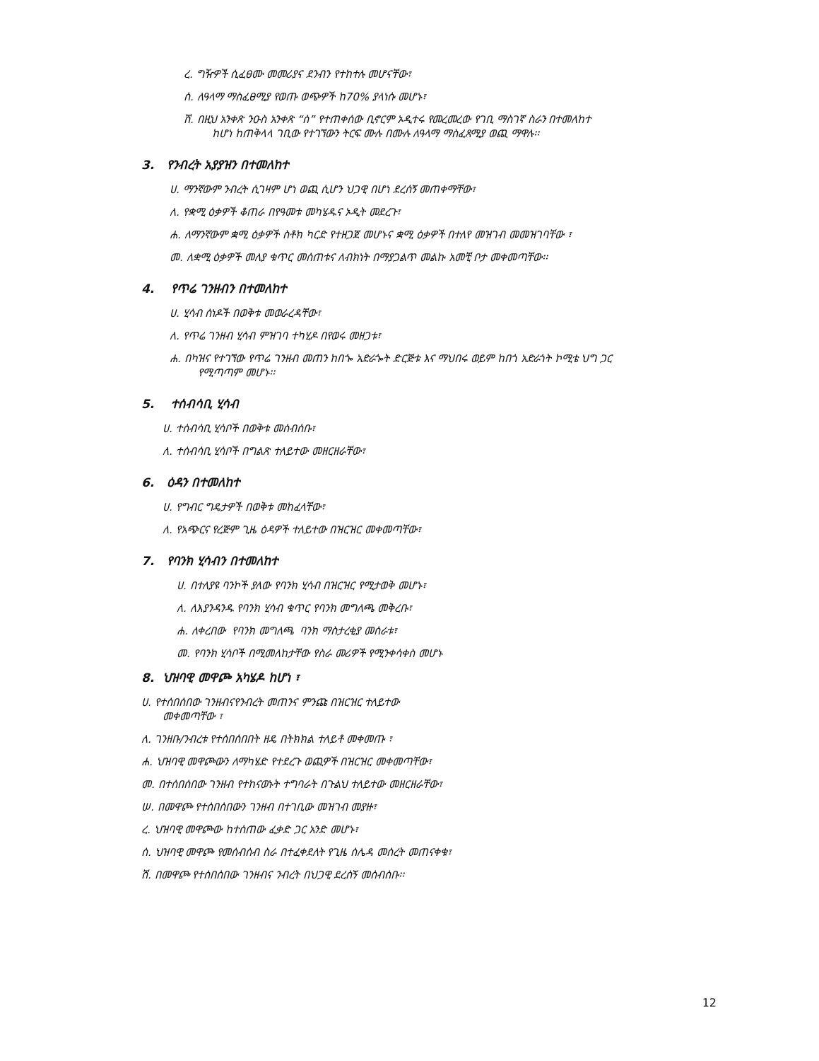ረ. ግዥዎች ሲፈፀሙ መመሪያና ደንብን የተከተሉ መሆናቸው፣
ሰ. ለዓላማ ማስፈፀሚያ የወጡ ወጭዎች ከ70% ያላነሱ መሆኑ፣
ሸ. በዚህ አንቀጽ ንዑስ አንቀጽ “ሰ” የተጠቀሰው ቢኖርም ኦዲተሩ የመረመረው የገቢ ማስገኛ ስራን በተመለከተ
ከሆነ ከጠቅላላ ገቢው የተገኘውን ትርፍ ሙሉ በሙሉ ለዓላማ ማስፈጸሚያ ወጪ ማዋሉ፡፡
3. የንብረት አያያዝን በተመለከተ
ሀ. ማንኛውም ንብረት ሲገዛም ሆነ ወጪ ሲሆን ህጋዊ በሆነ ደረሰኝ መጠቀማቸው፣
ለ. የቋሚ ዕቃዎች ቆጠራ በየዓመቱ መካሄዱና ኦዲት መደረጉ፣
ሐ. ለማንኛውም ቋሚ ዕቃዎች ስቶክ ካርድ የተዘጋጀ መሆኑና ቋሚ ዕቃዎች በተለየ መዝገብ መመዝገባቸው ፣
መ. ለቋሚ ዕቃዎች መለያ ቁጥር መሰጠቱና ለብክነት በማያጋልጥ መልኩ አመቺ ቦታ መቀመጣቸው፡፡
4. የጥሬ ገንዘብን በተመለከተ
ሀ. ሂሳብ ሰነዶች በወቅቱ መወራረዳቸው፣
ለ. የጥሬ ገንዘብ ሂሳብ ምዝገባ ተካሂዶ በየወሩ መዘጋቱ፣
ሐ. በካዝና የተገኘው የጥሬ ገንዘብ መጠን ከበጐ አድራጐት ድርጅቱ እና ማህበሩ ወይም ከበጎ አድራጎት ኮሚቴ ህግ ጋር
የሚጣጣም መሆኑ፡፡
5. ተሰብሳቢ ሂሳብ
ሀ. ተሰብሳቢ ሂሳቦች በወቅቱ መሰብሰቡ፣
ለ. ተሰብሳቢ ሂሳቦች በግልጽ ተለይተው መዘርዘራቸው፣
6. ዕዳን በተመለከተ
ሀ. የግብር ግዴታዎች በወቅቱ መከፈላቸው፣
ለ. የአጭርና የረጅም ጊዜ ዕዳዎች ተለይተው በዝርዝር መቀመጣቸው፣
7. የባንክ ሂሳብን በተመለከተ
ሀ. በተለያዩ ባንኮች ያለው የባንክ ሂሳብ በዝርዝር የሚታወቅ መሆኑ፣
ለ. ለእያንዳንዱ የባንክ ሂሳብ ቁጥር የባንክ መግለጫ መቅረቡ፣
ሐ. ለቀረበው የባንክ መግለጫ ባንክ ማስታረቂያ መሰራቱ፣
መ. የባንክ ሂሳቦች በሚመለከታቸው የስራ መሪዎች የሚንቀሳቀስ መሆኑ
8. ህዝባዊ መዋጮ አካሄዶ ከሆነ ፣
ሀ. የተሰበሰበው ገንዘብናየንብረት መጠንና ምንጩ በዝርዝር ተለይተው
መቀመጣቸው ፣
ለ. ገንዘቡ/ንብረቱ የተሰበሰበበት ዘዴ በትክክል ተለይቶ መቀመጡ ፣
ሐ. ህዝባዊ መዋጮውን ለማካሄድ የተደረጉ ወጪዎች በዝርዝር መቀመጣቸው፣
መ. በተሰበሰበው ገንዘብ የተከናወኑት ተግባራት በጉልህ ተለይተው መዘርዘራቸው፣
ሠ. በመዋጮ የተሰበሰበውን ገንዘብ በተገቢው መዝገብ መያዙ፣
ረ. ህዝባዊ መዋጮው ከተሰጠው ፈቃድ ጋር አንድ መሆኑ፣
ሰ. ህዝባዊ መዋጮ የመሰብሰብ ስራ በተፈቀደለት የጊዜ ሰሌዳ መሰረት መጠናቀቁ፣
ሸ. በመዋጮ የተሰበሰበው ገንዘብና ንብረት በህጋዊ ደረሰኝ መሰብሰቡ፡፡
12